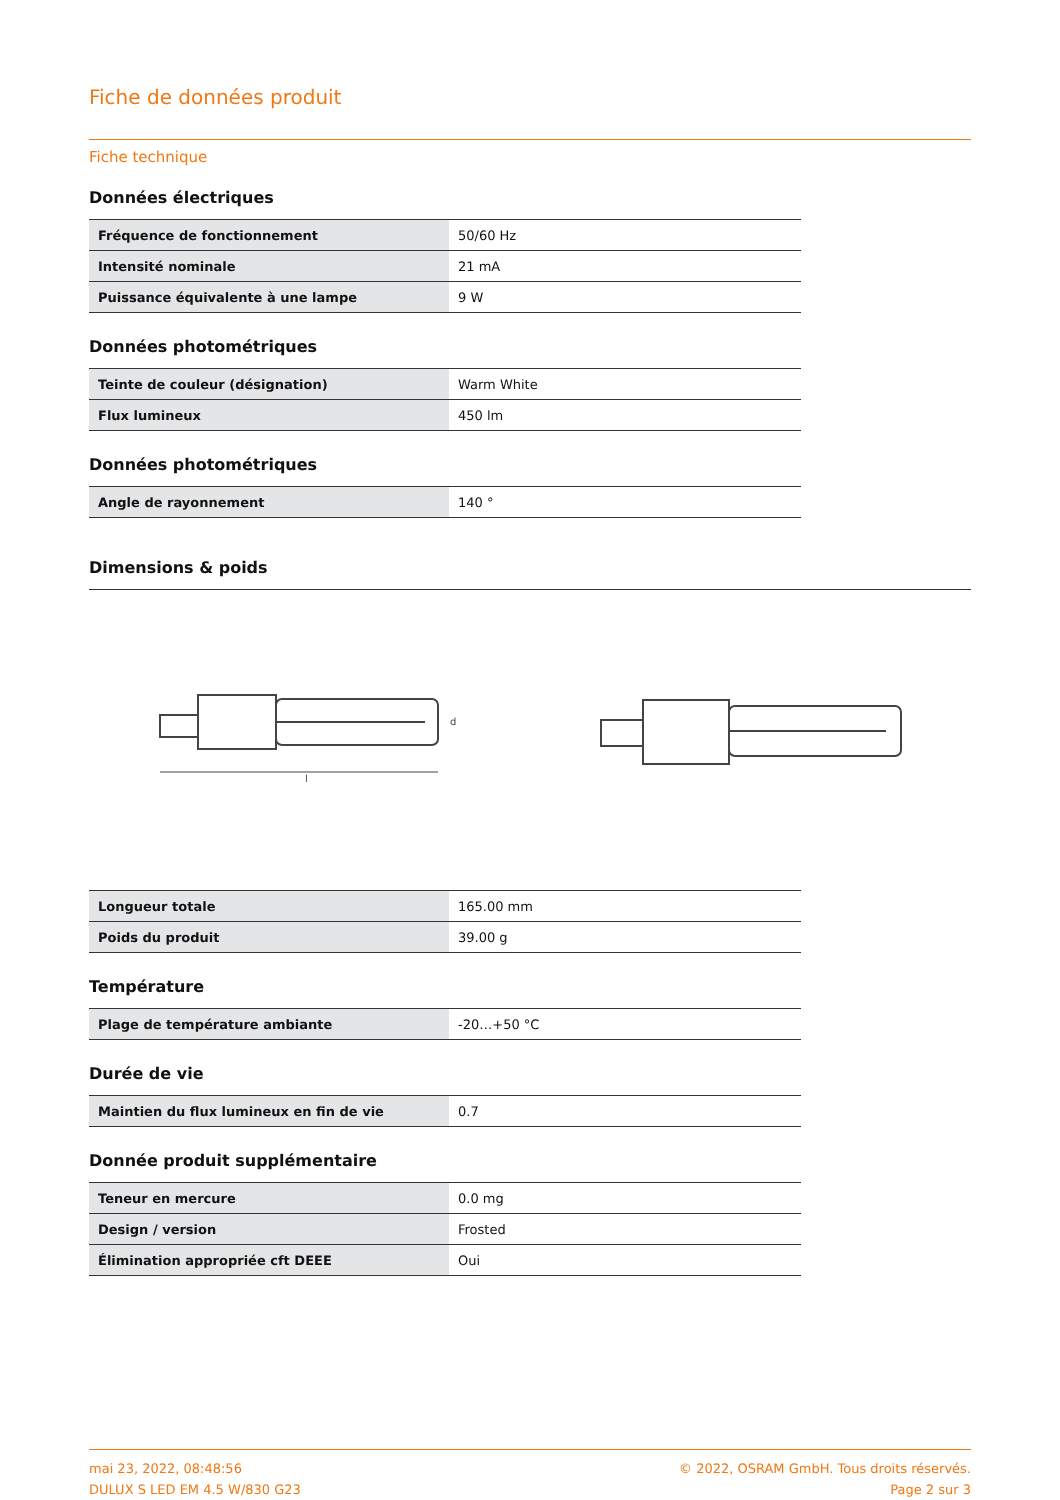Fiche de données produit
Fiche technique
Données électriques
| Fréquence de fonctionnement | 50/60 Hz |
| Intensité nominale | 21 mA |
| Puissance équivalente à une lampe | 9 W |
Données photométriques
| Teinte de couleur (désignation) | Warm White |
| Flux lumineux | 450 lm |
Données photométriques
| Angle de rayonnement | 140 ° |
Dimensions & poids
l
d
| Longueur totale | 165.00 mm |
| Poids du produit | 39.00 g |
Température
| Plage de température ambiante | -20…+50 °C |
Durée de vie
| Maintien du flux lumineux en fin de vie | 0.7 |
Donnée produit supplémentaire
| Teneur en mercure | 0.0 mg |
| Design / version | Frosted |
| Élimination appropriée cft DEEE | Oui |
mai 23, 2022, 08:48:56
DULUX S LED EM 4.5 W/830 G23
© 2022, OSRAM GmbH. Tous droits réservés.
Page 2 sur 3